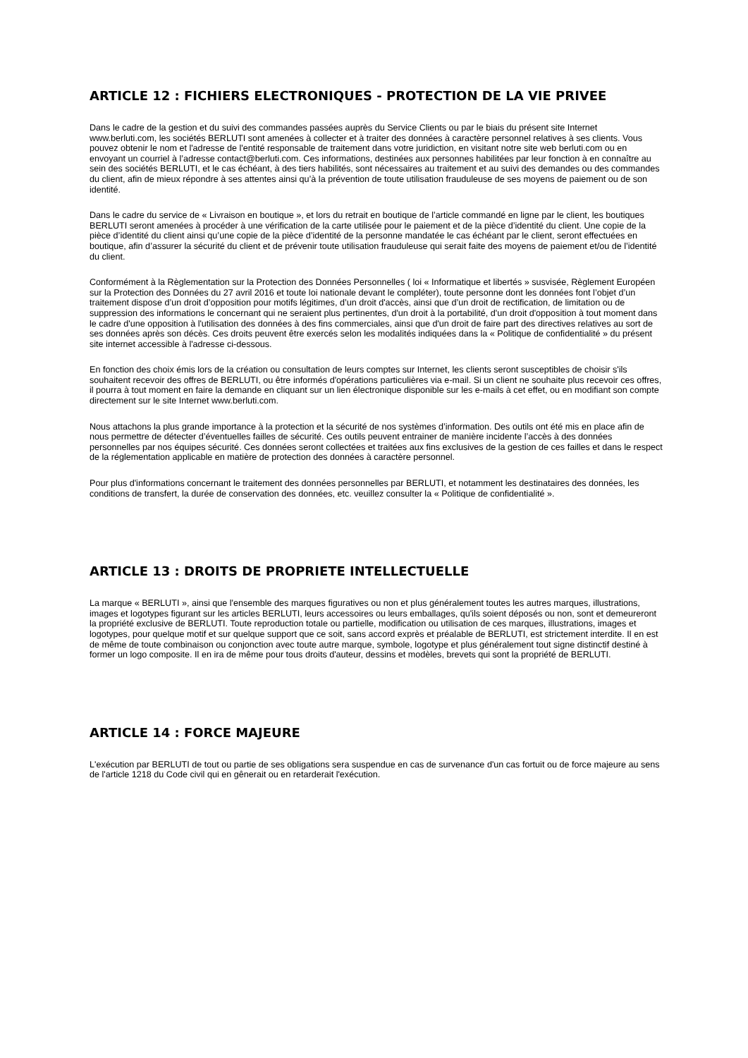ARTICLE 12 : FICHIERS ELECTRONIQUES - PROTECTION DE LA VIE PRIVEE
Dans le cadre de la gestion et du suivi des commandes passées auprès du Service Clients ou par le biais du présent site Internet www.berluti.com, les sociétés BERLUTI sont amenées à collecter et à traiter des données à caractère personnel relatives à ses clients. Vous pouvez obtenir le nom et l'adresse de l'entité responsable de traitement dans votre juridiction, en visitant notre site web berluti.com ou en envoyant un courriel à l’adresse contact@berluti.com. Ces informations, destinées aux personnes habilitées par leur fonction à en connaître au sein des sociétés BERLUTI, et le cas échéant, à des tiers habilités, sont nécessaires au traitement et au suivi des demandes ou des commandes du client, afin de mieux répondre à ses attentes ainsi qu’à la prévention de toute utilisation frauduleuse de ses moyens de paiement ou de son identité.
Dans le cadre du service de « Livraison en boutique », et lors du retrait en boutique de l’article commandé en ligne par le client, les boutiques BERLUTI seront amenées à procéder à une vérification de la carte utilisée pour le paiement et de la pièce d’identité du client. Une copie de la pièce d’identité du client ainsi qu’une copie de la pièce d’identité de la personne mandatée le cas échéant par le client, seront effectuées en boutique, afin d’assurer la sécurité du client et de prévenir toute utilisation frauduleuse qui serait faite des moyens de paiement et/ou de l’identité du client.
Conformément à la Règlementation sur la Protection des Données Personnelles ( loi « Informatique et libertés » susvisée, Règlement Européen sur la Protection des Données du 27 avril 2016 et toute loi nationale devant le compléter), toute personne dont les données font l’objet d’un traitement dispose d’un droit d’opposition pour motifs légitimes, d’un droit d'accès, ainsi que d’un droit de rectification, de limitation ou de suppression des informations le concernant qui ne seraient plus pertinentes, d'un droit à la portabilité, d'un droit d'opposition à tout moment dans le cadre d'une opposition à l'utilisation des données à des fins commerciales, ainsi que d'un droit de faire part des directives relatives au sort de ses données après son décès. Ces droits peuvent être exercés selon les modalités indiquées dans la « Politique de confidentialité » du présent site internet accessible à l'adresse ci-dessous.
En fonction des choix émis lors de la création ou consultation de leurs comptes sur Internet, les clients seront susceptibles de choisir s'ils souhaitent recevoir des offres de BERLUTI, ou être informés d'opérations particulières via e-mail. Si un client ne souhaite plus recevoir ces offres, il pourra à tout moment en faire la demande en cliquant sur un lien électronique disponible sur les e-mails à cet effet, ou en modifiant son compte directement sur le site Internet www.berluti.com.
Nous attachons la plus grande importance à la protection et la sécurité de nos systèmes d’information. Des outils ont été mis en place afin de nous permettre de détecter d’éventuelles failles de sécurité. Ces outils peuvent entrainer de manière incidente l’accès à des données personnelles par nos équipes sécurité. Ces données seront collectées et traitées aux fins exclusives de la gestion de ces failles et dans le respect de la réglementation applicable en matière de protection des données à caractère personnel.
Pour plus d'informations concernant le traitement des données personnelles par BERLUTI, et notamment les destinataires des données, les conditions de transfert, la durée de conservation des données, etc. veuillez consulter la « Politique de confidentialité ».
ARTICLE 13 : DROITS DE PROPRIETE INTELLECTUELLE
La marque « BERLUTI », ainsi que l'ensemble des marques figuratives ou non et plus généralement toutes les autres marques, illustrations, images et logotypes figurant sur les articles BERLUTI, leurs accessoires ou leurs emballages, qu'ils soient déposés ou non, sont et demeureront la propriété exclusive de BERLUTI. Toute reproduction totale ou partielle, modification ou utilisation de ces marques, illustrations, images et logotypes, pour quelque motif et sur quelque support que ce soit, sans accord exprès et préalable de BERLUTI, est strictement interdite. Il en est de même de toute combinaison ou conjonction avec toute autre marque, symbole, logotype et plus généralement tout signe distinctif destiné à former un logo composite. Il en ira de même pour tous droits d'auteur, dessins et modèles, brevets qui sont la propriété de BERLUTI.
ARTICLE 14 : FORCE MAJEURE
L'exécution par BERLUTI de tout ou partie de ses obligations sera suspendue en cas de survenance d'un cas fortuit ou de force majeure au sens de l'article 1218 du Code civil qui en gênerait ou en retarderait l'exécution.